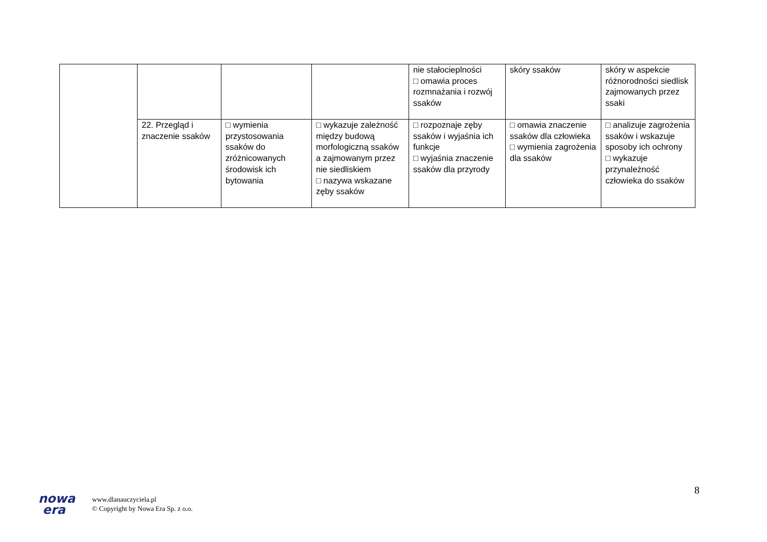| | | | | nie stałocieplności □ omawia proces rozmnażania i rozwój ssaków | skóry ssaków | skóry w aspekcie różnorodności siedlisk zajmowanych przez ssaki |
| | 22. Przegląd i znaczenie ssaków | □ wymienia przystosowania ssaków do zróżnicowanych środowisk ich bytowania | □ wykazuje zależność między budową morfologiczną ssaków a zajmowanym przez nie siedliskiem □ nazywa wskazane zęby ssaków | □ rozpoznaje zęby ssaków i wyjaśnia ich funkcje □ wyjaśnia znaczenie ssaków dla przyrody | □ omawia znaczenie ssaków dla człowieka □ wymienia zagrożenia dla ssaków | □ analizuje zagrożenia ssaków i wskazuje sposoby ich ochrony □ wykazuje przynależność człowieka do ssaków |
8
nowa
era
www.dlanauczyciela.pl
© Copyright by Nowa Era Sp. z o.o.